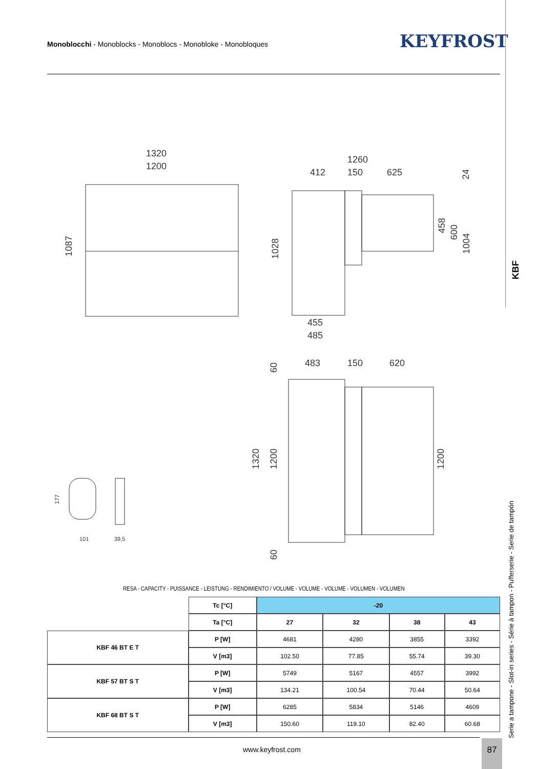Monoblocchi - Monoblocks - Monoblocs - Monobloke - Monobloques
KEYFROST
KBF
1320
1200
1087
1260
412
150
625
24
458
600
1004
1028
455
485
483
150
620
60
60
1320
1200
1200
177
101
39,5
RESA - CAPACITY - PUISSANCE - LEISTUNG - RENDIMIENTO / VOLUME - VOLUME - VOLUME - VOLUMEN - VOLUMEN
| | Tc [°C] | -20 | | | |
| | Ta [°C] | 27 | 32 | 38 | 43 |
| KBF 46 BT E T | P [W] | 4681 | 4280 | 3855 | 3392 |
| | V [m3] | 102.50 | 77.85 | 55.74 | 39.30 |
| KBF 57 BT S T | P [W] | 5749 | 5167 | 4557 | 3992 |
| | V [m3] | 134.21 | 100.54 | 70.44 | 50.64 |
| KBF 68 BT S T | P [W] | 6285 | 5834 | 5146 | 4609 |
| | V [m3] | 150.60 | 119.10 | 82.40 | 60.68 |
www.keyfrost.com
87 Serie a tampone - Slot-in series - Série à tampon - Pufferserie - Serie de tampón